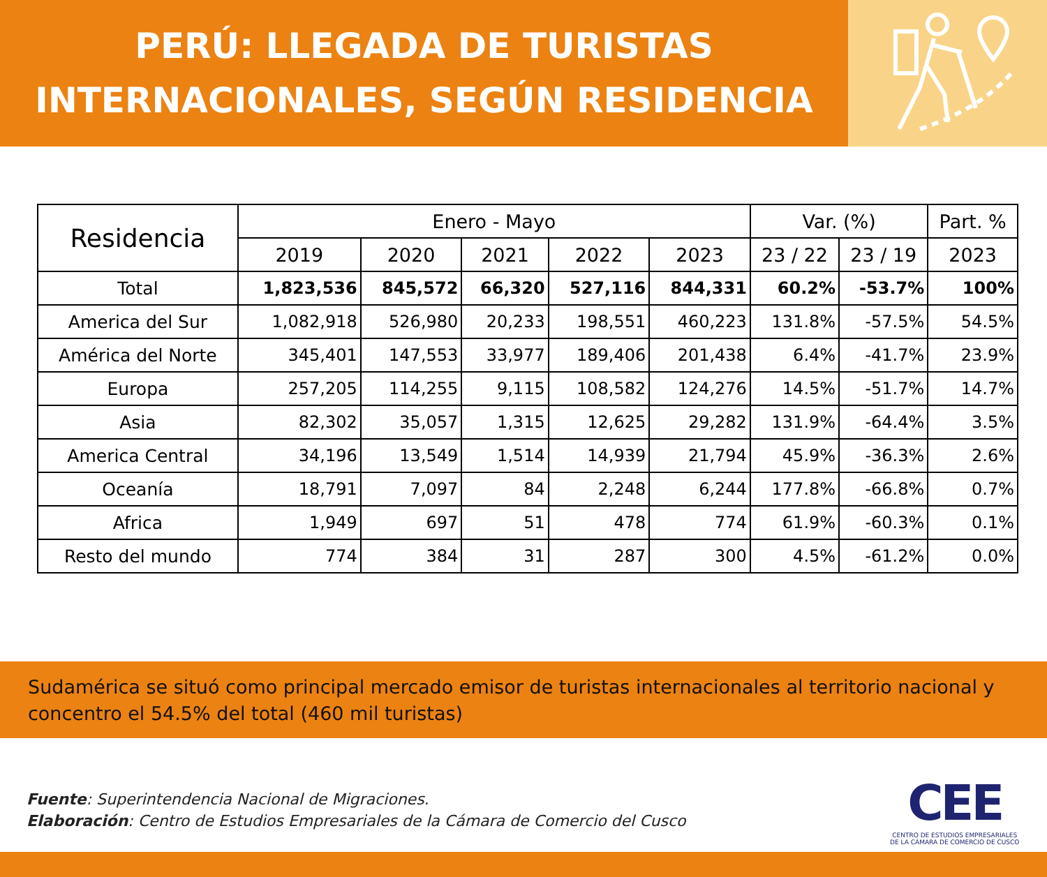PERÚ: LLEGADA DE TURISTAS
INTERNACIONALES, SEGÚN RESIDENCIA
| Residencia | Enero - Mayo | | | | | Var. (%) | | Part. % |
| --- | --- | --- | --- | --- | --- | --- | --- | --- |
| | 2019 | 2020 | 2021 | 2022 | 2023 | 23 / 22 | 23 / 19 | 2023 |
| Total | 1,823,536 | 845,572 | 66,320 | 527,116 | 844,331 | 60.2% | -53.7% | 100% |
| America del Sur | 1,082,918 | 526,980 | 20,233 | 198,551 | 460,223 | 131.8% | -57.5% | 54.5% |
| América del Norte | 345,401 | 147,553 | 33,977 | 189,406 | 201,438 | 6.4% | -41.7% | 23.9% |
| Europa | 257,205 | 114,255 | 9,115 | 108,582 | 124,276 | 14.5% | -51.7% | 14.7% |
| Asia | 82,302 | 35,057 | 1,315 | 12,625 | 29,282 | 131.9% | -64.4% | 3.5% |
| America Central | 34,196 | 13,549 | 1,514 | 14,939 | 21,794 | 45.9% | -36.3% | 2.6% |
| Oceanía | 18,791 | 7,097 | 84 | 2,248 | 6,244 | 177.8% | -66.8% | 0.7% |
| Africa | 1,949 | 697 | 51 | 478 | 774 | 61.9% | -60.3% | 0.1% |
| Resto del mundo | 774 | 384 | 31 | 287 | 300 | 4.5% | -61.2% | 0.0% |
Sudamérica se situó como principal mercado emisor de turistas internacionales al territorio nacional y concentro el 54.5% del total (460 mil turistas)
Fuente: Superintendencia Nacional de Migraciones.
Elaboración: Centro de Estudios Empresariales de la Cámara de Comercio del Cusco
CEE
CENTRO DE ESTUDIOS EMPRESARIALES
DE LA CÁMARA DE COMERCIO DE CUSCO